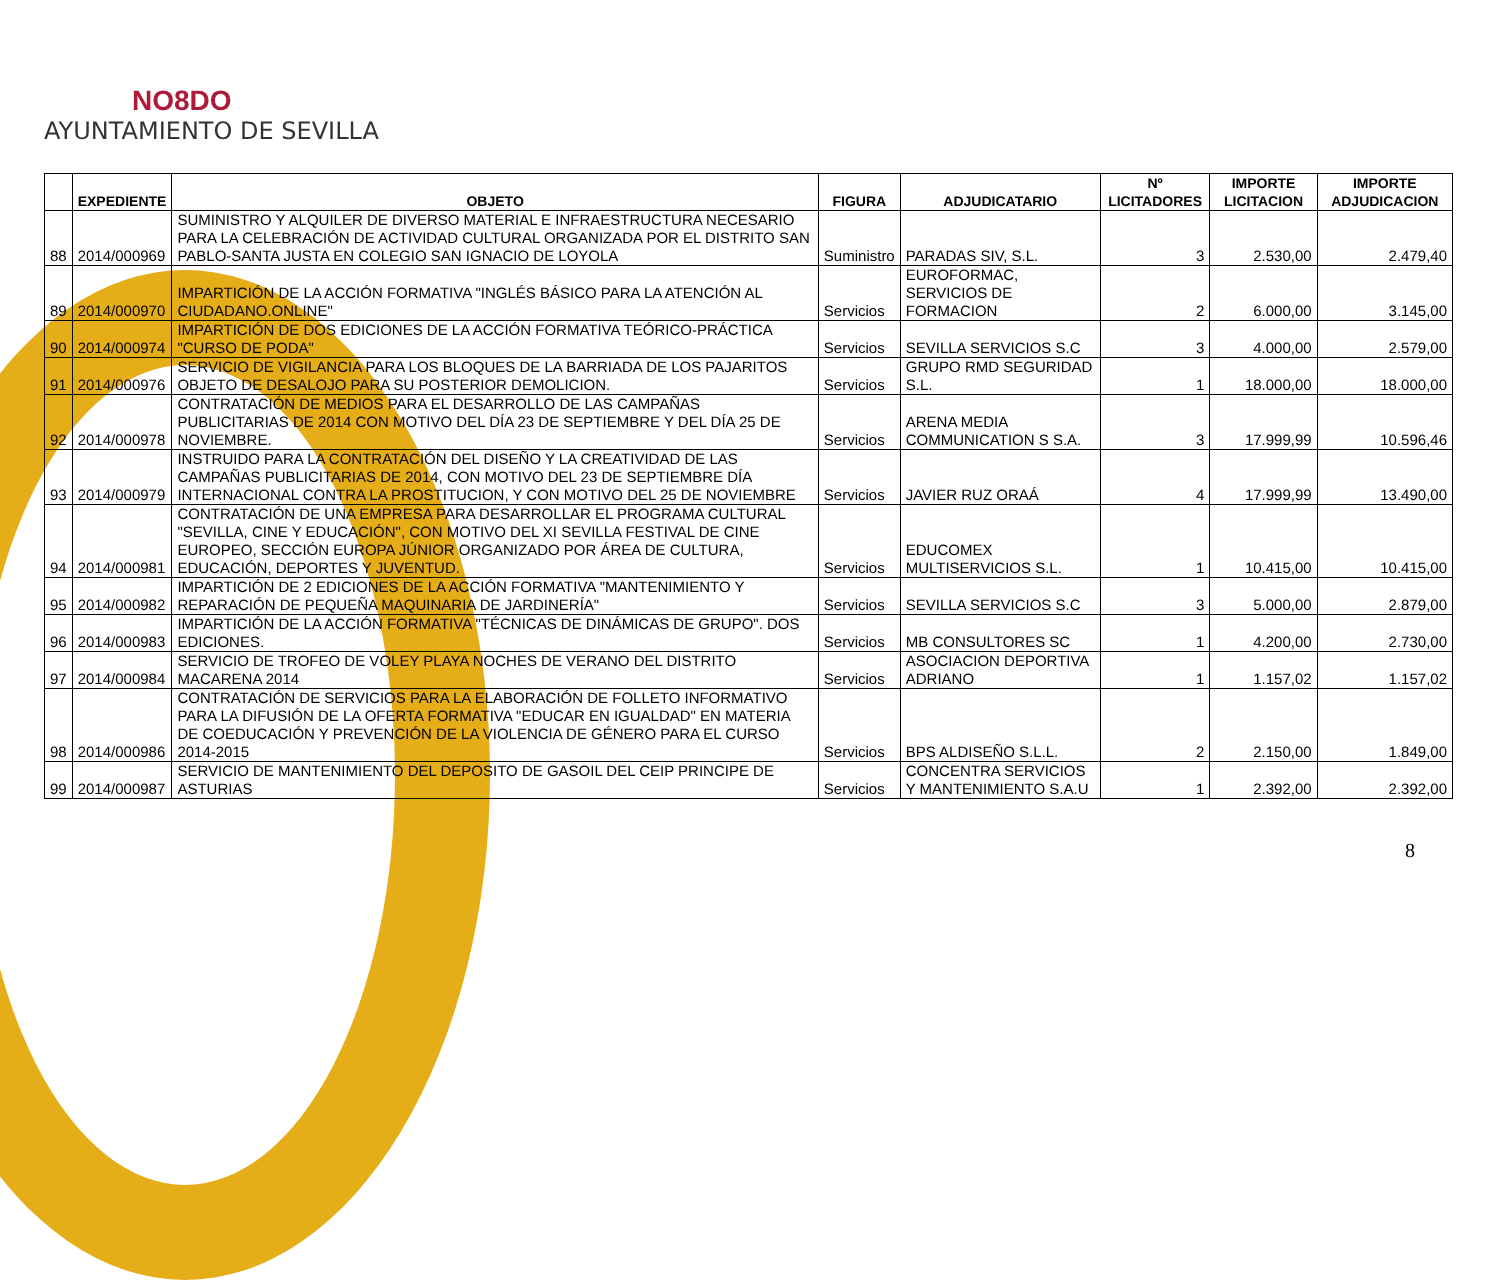NO8DO
AYUNTAMIENTO DE SEVILLA
| | EXPEDIENTE | OBJETO | FIGURA | ADJUDICATARIO | Nº LICITADORES | IMPORTE LICITACION | IMPORTE ADJUDICACION |
| --- | --- | --- | --- | --- | --- | --- | --- |
| 88 | 2014/000969 | SUMINISTRO Y ALQUILER DE DIVERSO MATERIAL E INFRAESTRUCTURA NECESARIO PARA LA CELEBRACIÓN DE ACTIVIDAD CULTURAL ORGANIZADA POR EL DISTRITO SAN PABLO-SANTA JUSTA EN COLEGIO SAN IGNACIO DE LOYOLA | Suministro | PARADAS SIV, S.L. | 3 | 2.530,00 | 2.479,40 |
| 89 | 2014/000970 | IMPARTICIÓN DE LA ACCIÓN FORMATIVA "INGLÉS BÁSICO PARA LA ATENCIÓN AL CIUDADANO.ONLINE" | Servicios | EUROFORMAC, SERVICIOS DE FORMACION | 2 | 6.000,00 | 3.145,00 |
| 90 | 2014/000974 | IMPARTICIÓN DE DOS EDICIONES DE LA ACCIÓN FORMATIVA TEÓRICO-PRÁCTICA "CURSO DE PODA" | Servicios | SEVILLA SERVICIOS S.C | 3 | 4.000,00 | 2.579,00 |
| 91 | 2014/000976 | SERVICIO DE VIGILANCIA PARA LOS BLOQUES DE LA BARRIADA DE LOS PAJARITOS OBJETO DE DESALOJO PARA SU POSTERIOR DEMOLICION. | Servicios | GRUPO RMD SEGURIDAD S.L. | 1 | 18.000,00 | 18.000,00 |
| 92 | 2014/000978 | CONTRATACIÓN DE MEDIOS PARA EL DESARROLLO DE LAS CAMPAÑAS PUBLICITARIAS DE 2014 CON MOTIVO DEL DÍA 23 DE SEPTIEMBRE Y DEL DÍA 25 DE NOVIEMBRE. | Servicios | ARENA MEDIA COMMUNICATION S S.A. | 3 | 17.999,99 | 10.596,46 |
| 93 | 2014/000979 | INSTRUIDO PARA LA CONTRATACIÓN DEL DISEÑO Y LA CREATIVIDAD DE LAS CAMPAÑAS PUBLICITARIAS DE 2014, CON MOTIVO DEL 23 DE SEPTIEMBRE DÍA INTERNACIONAL CONTRA LA PROSTITUCION, Y CON MOTIVO DEL 25 DE NOVIEMBRE | Servicios | JAVIER RUZ ORAÁ | 4 | 17.999,99 | 13.490,00 |
| 94 | 2014/000981 | CONTRATACIÓN DE UNA EMPRESA PARA DESARROLLAR EL PROGRAMA CULTURAL "SEVILLA, CINE Y EDUCACIÓN", CON MOTIVO DEL XI SEVILLA FESTIVAL DE CINE EUROPEO, SECCIÓN EUROPA JÚNIOR ORGANIZADO POR ÁREA DE CULTURA, EDUCACIÓN, DEPORTES Y JUVENTUD. | Servicios | EDUCOMEX MULTISERVICIOS S.L. | 1 | 10.415,00 | 10.415,00 |
| 95 | 2014/000982 | IMPARTICIÓN DE 2 EDICIONES DE LA ACCIÓN FORMATIVA "MANTENIMIENTO Y REPARACIÓN DE PEQUEÑA MAQUINARIA DE JARDINERÍA" | Servicios | SEVILLA SERVICIOS S.C | 3 | 5.000,00 | 2.879,00 |
| 96 | 2014/000983 | IMPARTICIÓN DE LA ACCIÓN FORMATIVA "TÉCNICAS DE DINÁMICAS DE GRUPO". DOS EDICIONES. | Servicios | MB CONSULTORES SC | 1 | 4.200,00 | 2.730,00 |
| 97 | 2014/000984 | SERVICIO DE TROFEO DE VOLEY PLAYA NOCHES DE VERANO DEL DISTRITO MACARENA 2014 | Servicios | ASOCIACION DEPORTIVA ADRIANO | 1 | 1.157,02 | 1.157,02 |
| 98 | 2014/000986 | CONTRATACIÓN DE SERVICIOS PARA LA ELABORACIÓN DE FOLLETO INFORMATIVO PARA LA DIFUSIÓN DE LA OFERTA FORMATIVA "EDUCAR EN IGUALDAD" EN MATERIA DE COEDUCACIÓN Y PREVENCIÓN DE LA VIOLENCIA DE GÉNERO PARA EL CURSO 2014-2015 | Servicios | BPS ALDISEÑO S.L.L. | 2 | 2.150,00 | 1.849,00 |
| 99 | 2014/000987 | SERVICIO DE MANTENIMIENTO DEL DEPOSITO DE GASOIL DEL CEIP PRINCIPE DE ASTURIAS | Servicios | CONCENTRA SERVICIOS Y MANTENIMIENTO S.A.U | 1 | 2.392,00 | 2.392,00 |
8